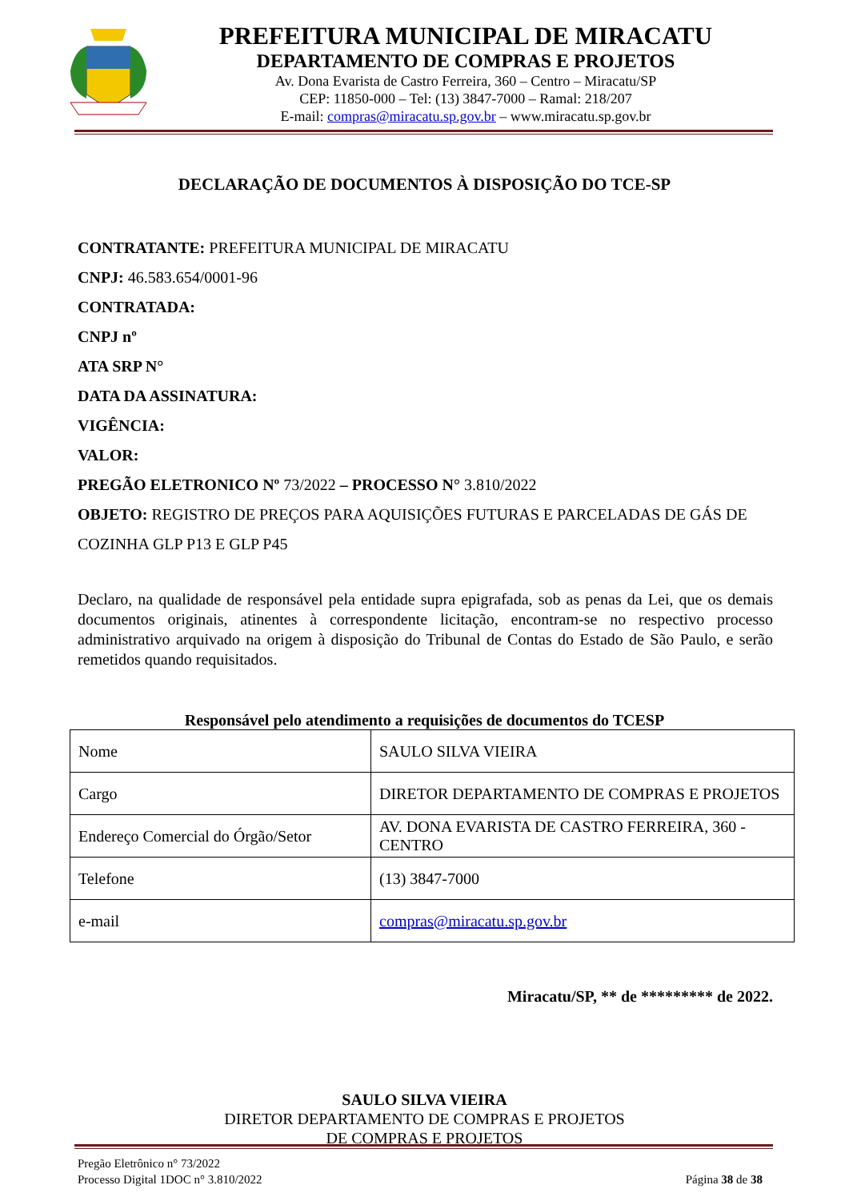PREFEITURA MUNICIPAL DE MIRACATU
DEPARTAMENTO DE COMPRAS E PROJETOS
Av. Dona Evarista de Castro Ferreira, 360 – Centro – Miracatu/SP
CEP: 11850-000 – Tel: (13) 3847-7000 – Ramal: 218/207
E-mail: compras@miracatu.sp.gov.br – www.miracatu.sp.gov.br
DECLARAÇÃO DE DOCUMENTOS À DISPOSIÇÃO DO TCE-SP
CONTRATANTE: PREFEITURA MUNICIPAL DE MIRACATU
CNPJ: 46.583.654/0001-96
CONTRATADA:
CNPJ nº
ATA SRP N°
DATA DA ASSINATURA:
VIGÊNCIA:
VALOR:
PREGÃO ELETRONICO Nº 73/2022 – PROCESSO N° 3.810/2022
OBJETO: REGISTRO DE PREÇOS PARA AQUISIÇÕES FUTURAS E PARCELADAS DE GÁS DE COZINHA GLP P13 E GLP P45
Declaro, na qualidade de responsável pela entidade supra epigrafada, sob as penas da Lei, que os demais documentos originais, atinentes à correspondente licitação, encontram-se no respectivo processo administrativo arquivado na origem à disposição do Tribunal de Contas do Estado de São Paulo, e serão remetidos quando requisitados.
Responsável pelo atendimento a requisições de documentos do TCESP
| Nome | SAULO SILVA VIEIRA |
| Cargo | DIRETOR DEPARTAMENTO DE COMPRAS E PROJETOS |
| Endereço Comercial do Órgão/Setor | AV. DONA EVARISTA DE CASTRO FERREIRA, 360 - CENTRO |
| Telefone | (13) 3847-7000 |
| e-mail | compras@miracatu.sp.gov.br |
Miracatu/SP, ** de ********* de 2022.
SAULO SILVA VIEIRA
DIRETOR DEPARTAMENTO DE COMPRAS E PROJETOS
DE COMPRAS E PROJETOS
Pregão Eletrônico n° 73/2022
Processo Digital 1DOC n° 3.810/2022
Página 38 de 38